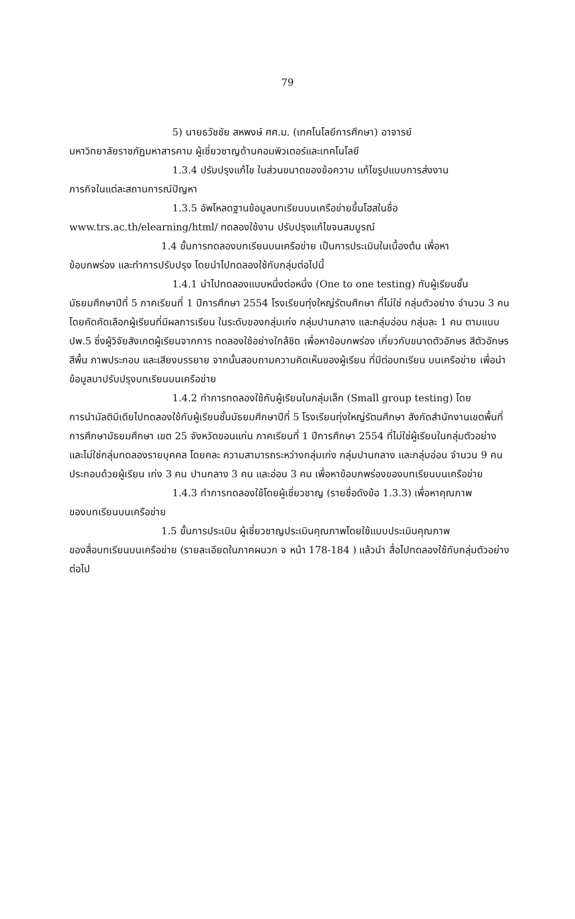79
5) นายธวัชชัย สหพงษ์ ศศ.ม. (เทคโนโลยีการศึกษา) อาจารย์
มหาวิทยาลัยราชภัฏมหาสารคาม ผู้เชี่ยวชาญด้านคอมพิวเตอร์และเทคโนโลยี
1.3.4 ปรับปรุงแก้ไข ในส่วนขนาดของข้อความ แก้ไขรูปแบบการส่งงาน
ภารกิจในแต่ละสถานการณ์ปัญหา
1.3.5 อัพโหลดฐานข้อมูลบทเรียนบนเครือข่ายขึ้นโฮสในชื่อ
www.trs.ac.th/elearning/html/ ทดลองใช้งาน ปรับปรุงแก้ไขจนสมบูรณ์
1.4 ขั้นการทดลองบทเรียนบนเครือข่าย เป็นการประเมินในเบื้องต้น เพื่อหา
ข้อบกพร่อง และทำการปรับปรุง โดยนำไปทดลองใช้กับกลุ่มต่อไปนี้
1.4.1 นำไปทดลองแบบหนึ่งต่อหนึ่ง (One to one testing) กับผู้เรียนชั้น
มัธยมศึกษาปีที่ 5 ภาคเรียนที่ 1 ปีการศึกษา 2554 โรงเรียนทุ่งใหญ่รัตนศึกษา ที่ไม่ใช่ กลุ่มตัวอย่าง จำนวน 3 คน โดยคัดคัดเลือกผู้เรียนที่มีผลการเรียน ในระดับของกลุ่มเก่ง กลุ่มปานกลาง และกลุ่มอ่อน กลุ่มละ 1 คน ตามแบบ ปพ.5 ซึ่งผู้วิจัยสังเกตผู้เรียนจากการ ทดลองใช้อย่างใกล้ชิด เพื่อหาข้อบกพร่อง เกี่ยวกับขนาดตัวอักษร สีตัวอักษร สีพื้น ภาพประกอบ และเสียงบรรยาย จากนั้นสอบถามความคิดเห็นของผู้เรียน ที่มีต่อบทเรียน บนเครือข่าย เพื่อนำข้อมูลมาปรับปรุงบทเรียนบนเครือข่าย
1.4.2 ทำการทดลองใช้กับผู้เรียนในกลุ่มเล็ก (Small group testing) โดย
การนำมัลติมีเดียไปทดลองใช้กับผู้เรียนชั้นมัธยมศึกษาปีที่ 5 โรงเรียนทุ่งใหญ่รัตนศึกษา สังกัดสำนักงานเขตพื้นที่การศึกษามัธยมศึกษา เขต 25 จังหวัดขอนแก่น ภาคเรียนที่ 1 ปีการศึกษา 2554 ที่ไม่ใช่ผู้เรียนในกลุ่มตัวอย่าง และไม่ใช่กลุ่มทดลองรายบุคคล โดยคละ ความสามารถระหว่างกลุ่มเก่ง กลุ่มปานกลาง และกลุ่มอ่อน จำนวน 9 คน ประกอบด้วยผู้เรียน เก่ง 3 คน ปานกลาง 3 คน และอ่อน 3 คน เพื่อหาข้อบกพร่องของบทเรียนบนเครือข่าย
1.4.3 ทำการทดลองใช้โดยผู้เชี่ยวชาญ (รายชื่อดังข้อ 1.3.3) เพื่อหาคุณภาพ
ของบทเรียนบนเครือข่าย
1.5 ขั้นการประเมิน ผู้เชี่ยวชาญประเมินคุณภาพโดยใช้แบบประเมินคุณภาพ
ของสื่อบทเรียนบนเครือข่าย (รายละเอียดในภาคผนวก จ หน้า 178-184 ) แล้วนำ สื่อไปทดลองใช้กับกลุ่มตัวอย่างต่อไป